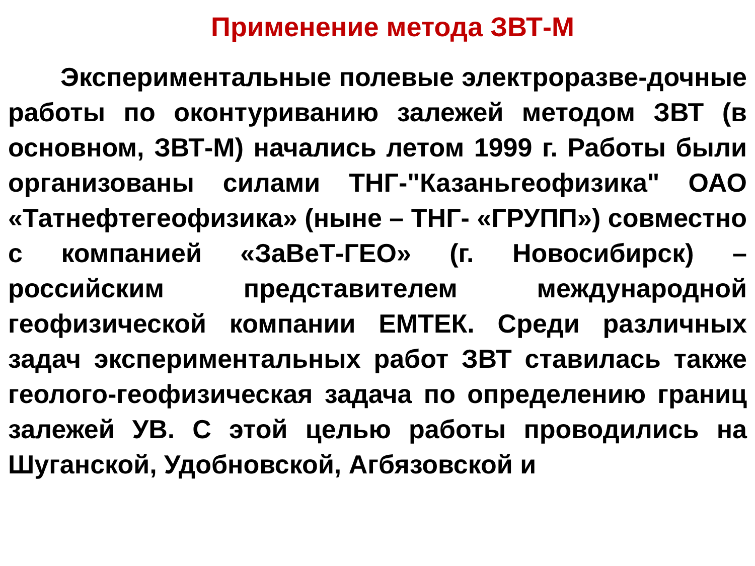Применение метода ЗВТ-М
Экспериментальные полевые электроразве-дочные работы по оконтуриванию залежей методом ЗВТ (в основном, ЗВТ-М) начались летом 1999 г. Работы были организованы силами ТНГ-"Казаньгеофизика" ОАО «Татнефтегеофизика» (ныне – ТНГ- «ГРУПП») совместно с компанией «ЗаВеТ-ГЕО» (г. Новосибирск) – российским представителем международной геофизической компании ЕМТЕК. Среди различных задач экспериментальных работ ЗВТ ставилась также геолого-геофизическая задача по определению границ залежей УВ. С этой целью работы проводились на Шуганской, Удобновской, Агбязовской и